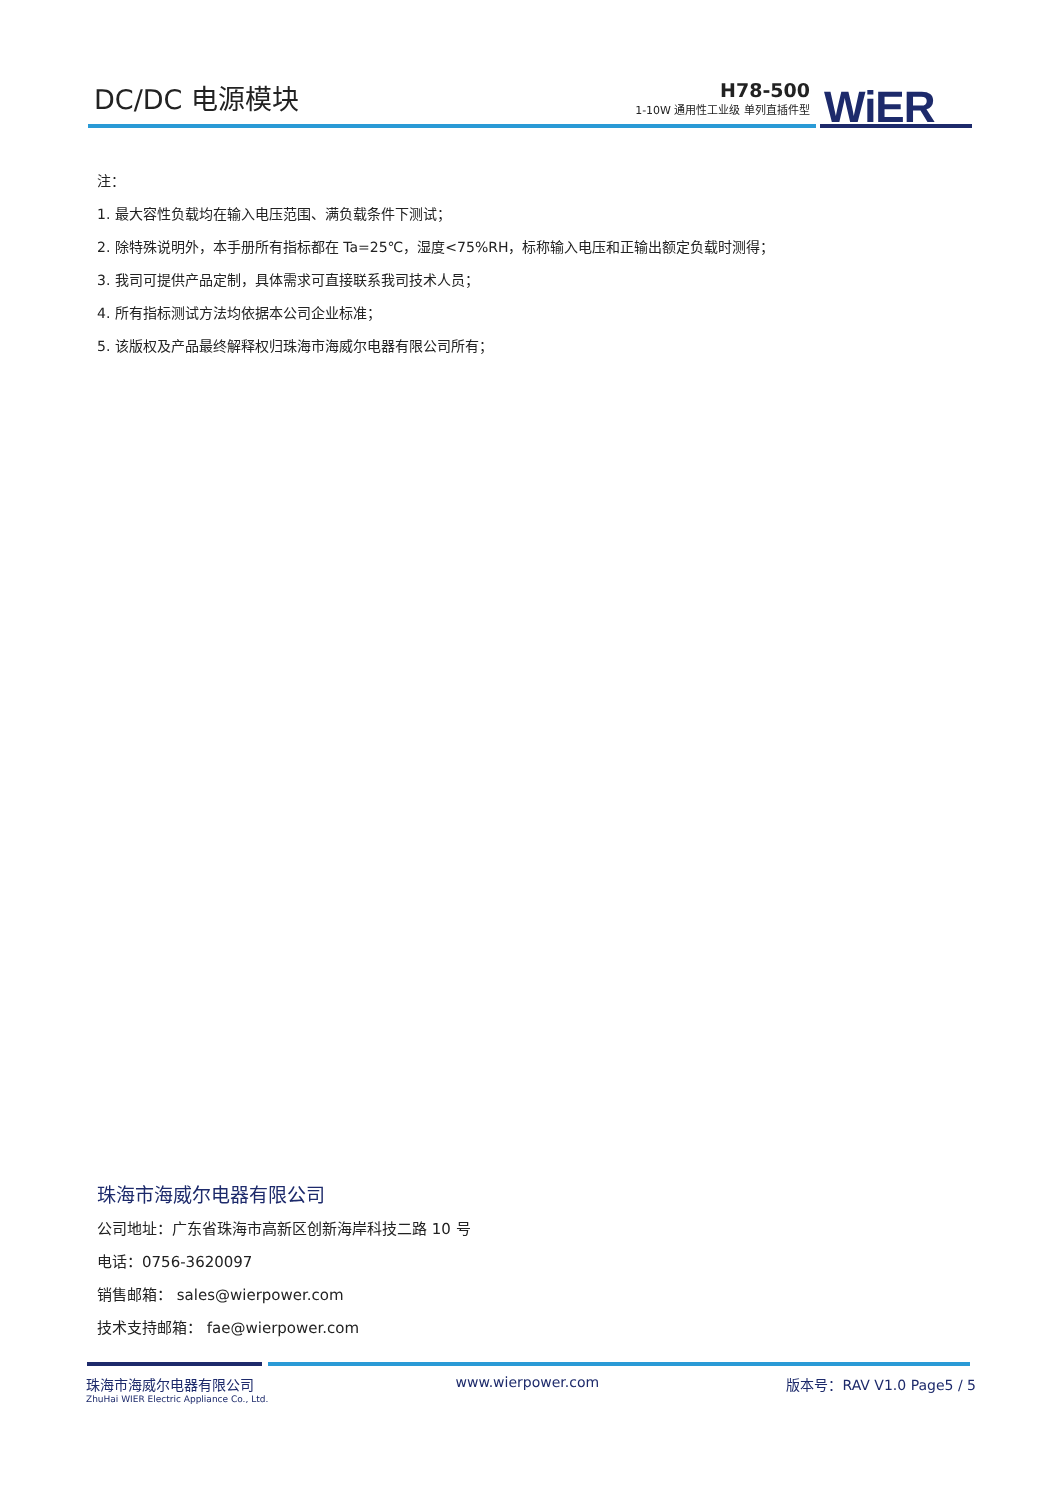DC/DC 电源模块
H78-500
1-10W 通用性工业级 单列直插件型
WiER
注：
1. 最大容性负载均在输入电压范围、满负载条件下测试；
2. 除特殊说明外，本手册所有指标都在 Ta=25℃，湿度<75%RH，标称输入电压和正输出额定负载时测得；
3. 我司可提供产品定制，具体需求可直接联系我司技术人员；
4. 所有指标测试方法均依据本公司企业标准；
5. 该版权及产品最终解释权归珠海市海威尔电器有限公司所有；
珠海市海威尔电器有限公司
公司地址：广东省珠海市高新区创新海岸科技二路 10 号
电话：0756-3620097
销售邮箱： sales@wierpower.com
技术支持邮箱： fae@wierpower.com
珠海市海威尔电器有限公司
ZhuHai WIER Electric Appliance Co., Ltd.
www.wierpower.com 版本号：RAV V1.0 Page5 / 5